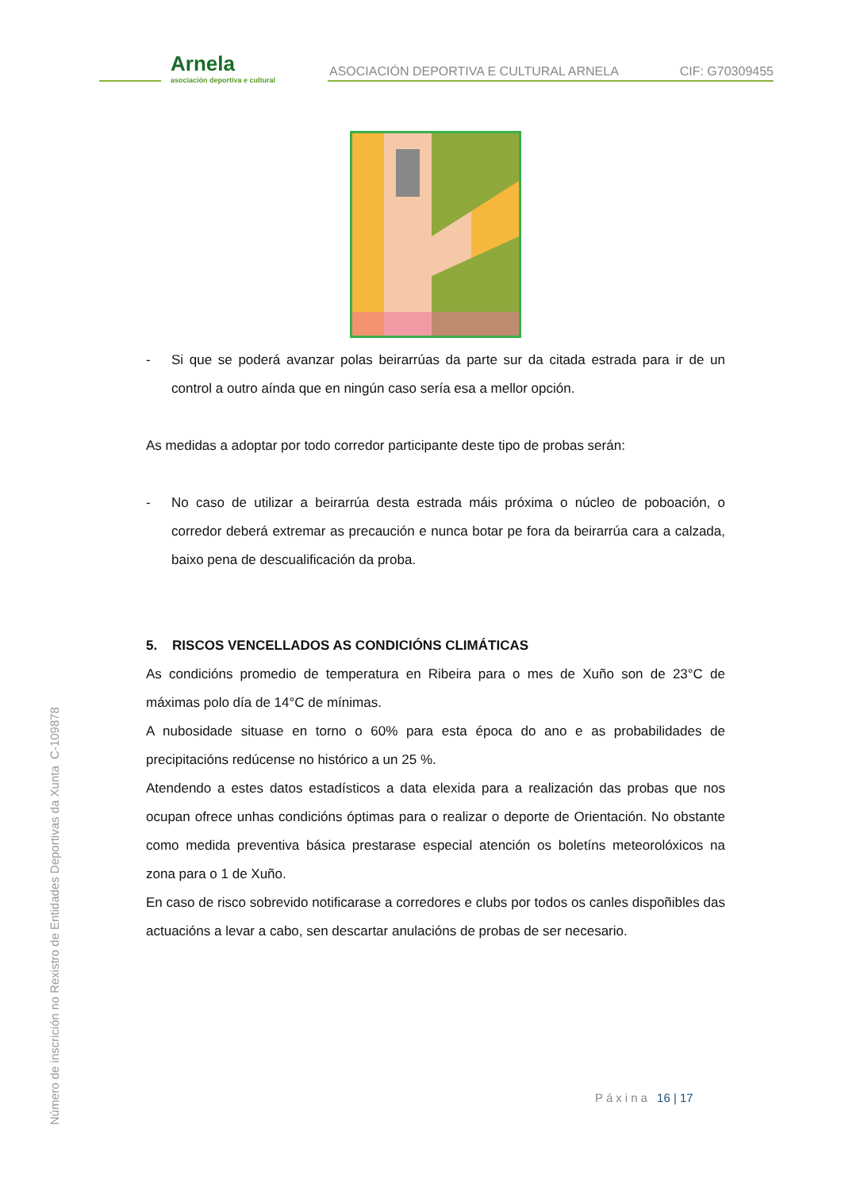Arnela
asociación deportiva e cultural
ASOCIACIÓN DEPORTIVA E CULTURAL ARNELA
CIF: G70309455
- Si que se poderá avanzar polas beirarrúas da parte sur da citada estrada para ir de un control a outro aínda que en ningún caso sería esa a mellor opción.
As medidas a adoptar por todo corredor participante deste tipo de probas serán:
- No caso de utilizar a beirarrúa desta estrada máis próxima o núcleo de poboación, o corredor deberá extremar as precaución e nunca botar pe fora da beirarrúa cara a calzada, baixo pena de descualificación da proba.
5. RISCOS VENCELLADOS AS CONDICIÓNS CLIMÁTICAS
As condicións promedio de temperatura en Ribeira para o mes de Xuño son de 23°C de máximas polo día de 14°C de mínimas.
A nubosidade situase en torno o 60% para esta época do ano e as probabilidades de precipitacións redúcense no histórico a un 25 %.
Atendendo a estes datos estadísticos a data elexida para a realización das probas que nos ocupan ofrece unhas condicións óptimas para o realizar o deporte de Orientación. No obstante como medida preventiva básica prestarase especial atención os boletíns meteorolóxicos na zona para o 1 de Xuño.
En caso de risco sobrevido notificarase a corredores e clubs por todos os canles dispoñibles das actuacións a levar a cabo, sen descartar anulacións de probas de ser necesario.
Número de inscrición no Rexistro de Entidades Deportivas da Xunta C-109878
Páxina 16 | 17